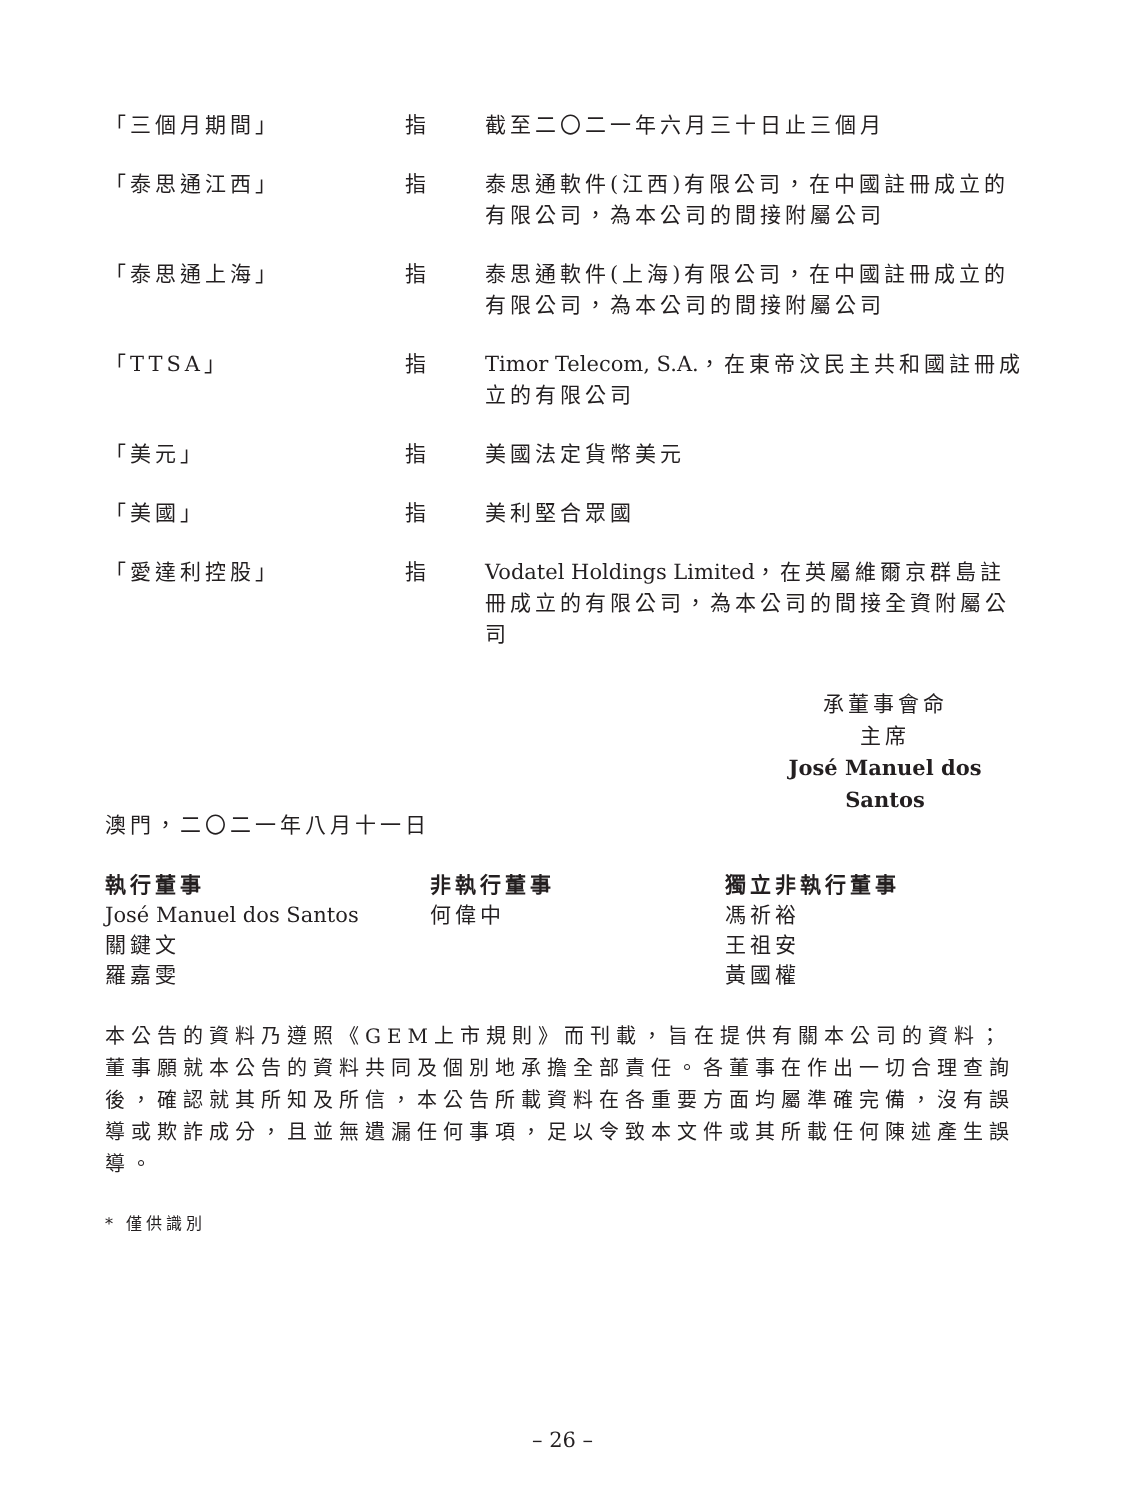| 「三個月期間」 | 指 | 截至二〇二一年六月三十日止三個月 |
| 「泰思通江西」 | 指 | 泰思通軟件(江西)有限公司，在中國註冊成立的有限公司，為本公司的間接附屬公司 |
| 「泰思通上海」 | 指 | 泰思通軟件(上海)有限公司，在中國註冊成立的有限公司，為本公司的間接附屬公司 |
| 「TTSA」 | 指 | Timor Telecom, S.A. ，在東帝汶民主共和國註冊成立的有限公司 |
| 「美元」 | 指 | 美國法定貨幣美元 |
| 「美國」 | 指 | 美利堅合眾國 |
| 「愛達利控股」 | 指 | Vodatel Holdings Limited ，在英屬維爾京群島註冊成立的有限公司，為本公司的間接全資附屬公司 |
承董事會命
主席
José Manuel dos Santos
澳門，二〇二一年八月十一日
| 執行董事 | 非執行董事 | 獨立非執行董事 |
| --- | --- | --- |
| José Manuel dos Santos | 何偉中 | 馮祈裕 |
| 關鍵文 | | 王祖安 |
| 羅嘉雯 | | 黃國權 |
本公告的資料乃遵照《GEM上市規則》而刊載，旨在提供有關本公司的資料；董事願就本公告的資料共同及個別地承擔全部責任。各董事在作出一切合理查詢後，確認就其所知及所信，本公告所載資料在各重要方面均屬準確完備，沒有誤導或欺詐成分，且並無遺漏任何事項，足以令致本文件或其所載任何陳述產生誤導。
* 僅供識別
– 26 –